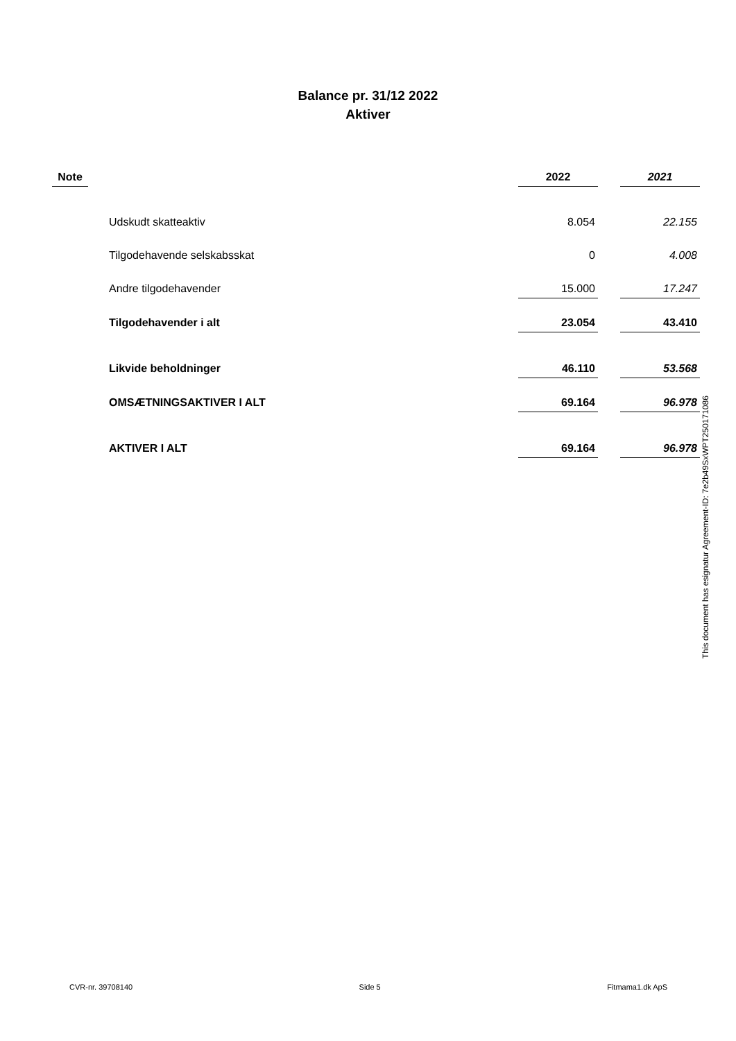Balance pr. 31/12 2022
Aktiver
| Note | | | 2022 | | 2021 |
| --- | --- | --- | --- | --- | --- |
| | | Udskudt skatteaktiv | 8.054 | | 22.155 |
| | | Tilgodehavende selskabsskat | 0 | | 4.008 |
| | | Andre tilgodehavender | 15.000 | | 17.247 |
| | | Tilgodehavender i alt | 23.054 | | 43.410 |
| | | Likvide beholdninger | 46.110 | | 53.568 |
| | | OMSÆTNINGSAKTIVER I ALT | 69.164 | | 96.978 |
| | | AKTIVER I ALT | 69.164 | | 96.978 |
This document has esignatur Agreement-ID: 7e2b49SxWPT250171086
CVR-nr. 39708140 Side 5 Fitmama1.dk ApS